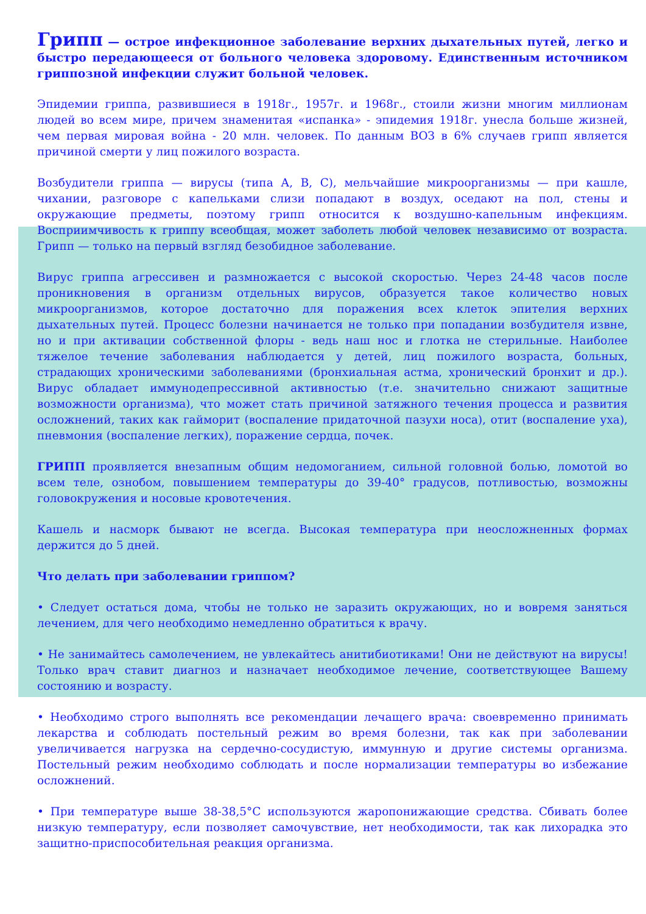Грипп — острое инфекционное заболевание верхних дыхательных путей, легко и быстро передающееся от больного человека здоровому. Единственным источником гриппозной инфекции служит больной человек.
Эпидемии гриппа, развившиеся в 1918г., 1957г. и 1968г., стоили жизни многим миллионам людей во всем мире, причем знаменитая «испанка» - эпидемия 1918г. унесла больше жизней, чем первая мировая война - 20 млн. человек. По данным ВОЗ в 6% случаев грипп является причиной смерти у лиц пожилого возраста.
Возбудители гриппа — вирусы (типа А, В, С), мельчайшие микроорганизмы — при кашле, чихании, разговоре с капельками слизи попадают в воздух, оседают на пол, стены и окружающие предметы, поэтому грипп относится к воздушно-капельным инфекциям. Восприимчивость к гриппу всеобщая, может заболеть любой человек независимо от возраста. Грипп — только на первый взгляд безобидное заболевание.
Вирус гриппа агрессивен и размножается с высокой скоростью. Через 24-48 часов после проникновения в организм отдельных вирусов, образуется такое количество новых микроорганизмов, которое достаточно для поражения всех клеток эпителия верхних дыхательных путей. Процесс болезни начинается не только при попадании возбудителя извне, но и при активации собственной флоры - ведь наш нос и глотка не стерильные. Наиболее тяжелое течение заболевания наблюдается у детей, лиц пожилого возраста, больных, страдающих хроническими заболеваниями (бронхиальная астма, хронический бронхит и др.). Вирус обладает иммунодепрессивной активностью (т.е. значительно снижают защитные возможности организма), что может стать причиной затяжного течения процесса и развития осложнений, таких как гайморит (воспаление придаточной пазухи носа), отит (воспаление уха), пневмония (воспаление легких), поражение сердца, почек.
ГРИПП проявляется внезапным общим недомоганием, сильной головной болью, ломотой во всем теле, ознобом, повышением температуры до 39-40° градусов, потливостью, возможны головокружения и носовые кровотечения.
Кашель и насморк бывают не всегда. Высокая температура при неосложненных формах держится до 5 дней.
Что делать при заболевании гриппом?
• Следует остаться дома, чтобы не только не заразить окружающих, но и вовремя заняться лечением, для чего необходимо немедленно обратиться к врачу.
• Не занимайтесь самолечением, не увлекайтесь анитибиотиками! Они не действуют на вирусы! Только врач ставит диагноз и назначает необходимое лечение, соответствующее Вашему состоянию и возрасту.
• Необходимо строго выполнять все рекомендации лечащего врача: своевременно принимать лекарства и соблюдать постельный режим во время болезни, так как при заболевании увеличивается нагрузка на сердечно-сосудистую, иммунную и другие системы организма. Постельный режим необходимо соблюдать и после нормализации температуры во избежание осложнений.
• При температуре выше 38-38,5°С используются жаропонижающие средства. Сбивать более низкую температуру, если позволяет самочувствие, нет необходимости, так как лихорадка это защитно-приспособительная реакция организма.